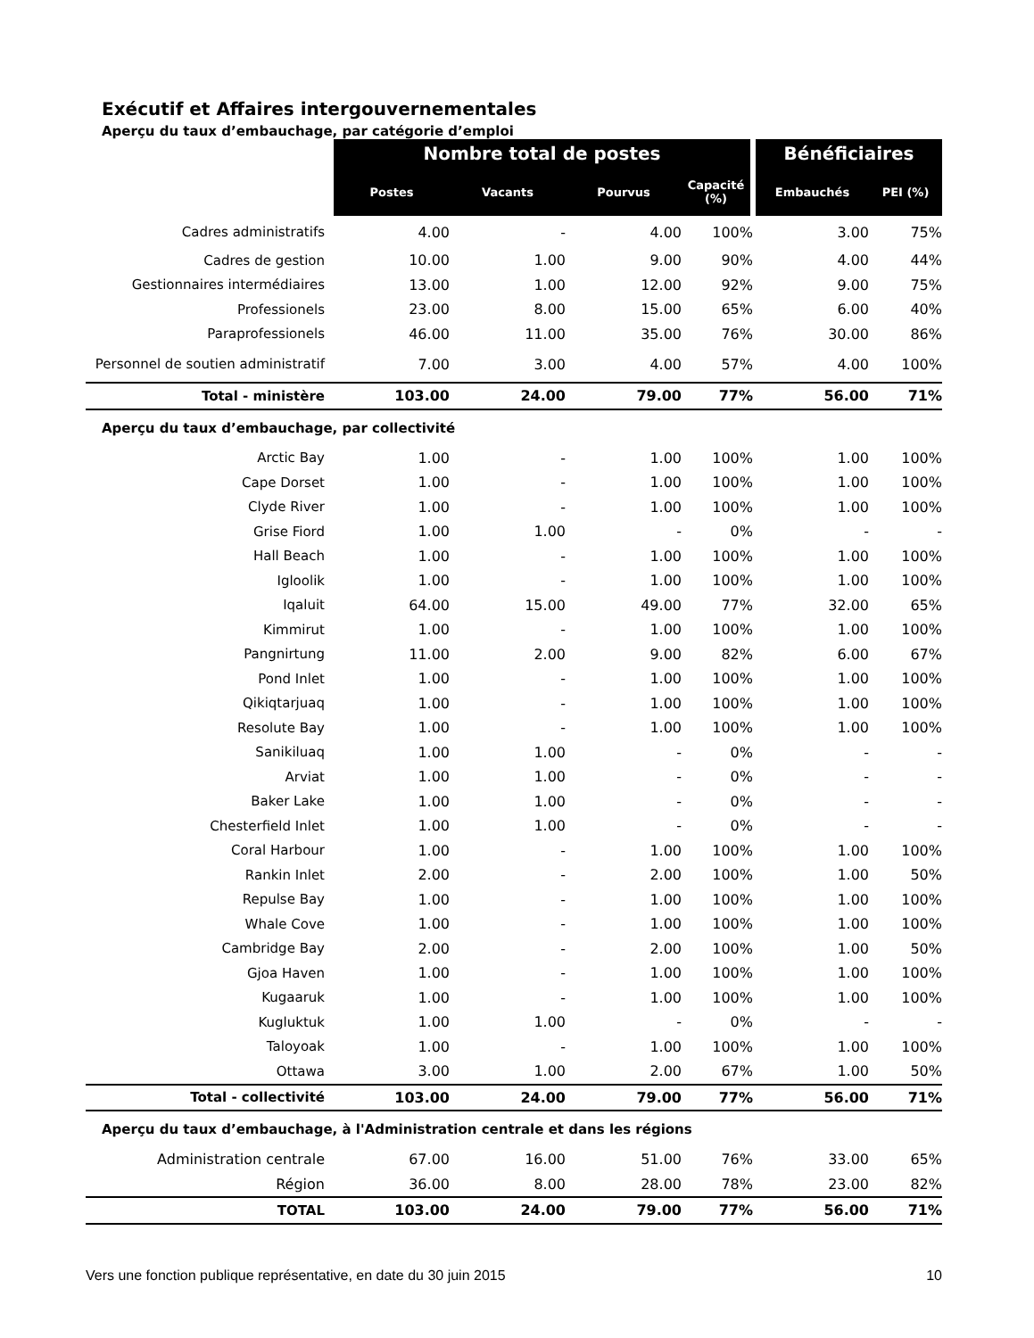Exécutif et Affaires intergouvernementales
Aperçu du taux d’embauchage, par catégorie d’emploi
| | Nombre total de postes | | | | Bénéficiaires | |
| | Postes | Vacants | Pourvus | Capacité (%) | Embauchés | PEI (%) |
| Cadres administratifs | 4.00 | - | 4.00 | 100% | 3.00 | 75% |
| Cadres de gestion | 10.00 | 1.00 | 9.00 | 90% | 4.00 | 44% |
| Gestionnaires intermédiaires | 13.00 | 1.00 | 12.00 | 92% | 9.00 | 75% |
| Professionels | 23.00 | 8.00 | 15.00 | 65% | 6.00 | 40% |
| Paraprofessionels | 46.00 | 11.00 | 35.00 | 76% | 30.00 | 86% |
| Personnel de soutien administratif | 7.00 | 3.00 | 4.00 | 57% | 4.00 | 100% |
| Total - ministère | 103.00 | 24.00 | 79.00 | 77% | 56.00 | 71% |
| Aperçu du taux d’embauchage, par collectivité | | | | | | |
| Arctic Bay | 1.00 | - | 1.00 | 100% | 1.00 | 100% |
| Cape Dorset | 1.00 | - | 1.00 | 100% | 1.00 | 100% |
| Clyde River | 1.00 | - | 1.00 | 100% | 1.00 | 100% |
| Grise Fiord | 1.00 | 1.00 | - | 0% | - | - |
| Hall Beach | 1.00 | - | 1.00 | 100% | 1.00 | 100% |
| Igloolik | 1.00 | - | 1.00 | 100% | 1.00 | 100% |
| Iqaluit | 64.00 | 15.00 | 49.00 | 77% | 32.00 | 65% |
| Kimmirut | 1.00 | - | 1.00 | 100% | 1.00 | 100% |
| Pangnirtung | 11.00 | 2.00 | 9.00 | 82% | 6.00 | 67% |
| Pond Inlet | 1.00 | - | 1.00 | 100% | 1.00 | 100% |
| Qikiqtarjuaq | 1.00 | - | 1.00 | 100% | 1.00 | 100% |
| Resolute Bay | 1.00 | - | 1.00 | 100% | 1.00 | 100% |
| Sanikiluaq | 1.00 | 1.00 | - | 0% | - | - |
| Arviat | 1.00 | 1.00 | - | 0% | - | - |
| Baker Lake | 1.00 | 1.00 | - | 0% | - | - |
| Chesterfield Inlet | 1.00 | 1.00 | - | 0% | - | - |
| Coral Harbour | 1.00 | - | 1.00 | 100% | 1.00 | 100% |
| Rankin Inlet | 2.00 | - | 2.00 | 100% | 1.00 | 50% |
| Repulse Bay | 1.00 | - | 1.00 | 100% | 1.00 | 100% |
| Whale Cove | 1.00 | - | 1.00 | 100% | 1.00 | 100% |
| Cambridge Bay | 2.00 | - | 2.00 | 100% | 1.00 | 50% |
| Gjoa Haven | 1.00 | - | 1.00 | 100% | 1.00 | 100% |
| Kugaaruk | 1.00 | - | 1.00 | 100% | 1.00 | 100% |
| Kugluktuk | 1.00 | 1.00 | - | 0% | - | - |
| Taloyoak | 1.00 | - | 1.00 | 100% | 1.00 | 100% |
| Ottawa | 3.00 | 1.00 | 2.00 | 67% | 1.00 | 50% |
| Total - collectivité | 103.00 | 24.00 | 79.00 | 77% | 56.00 | 71% |
| Aperçu du taux d’embauchage, à l'Administration centrale et dans les régions | | | | | | |
| Administration centrale | 67.00 | 16.00 | 51.00 | 76% | 33.00 | 65% |
| Région | 36.00 | 8.00 | 28.00 | 78% | 23.00 | 82% |
| TOTAL | 103.00 | 24.00 | 79.00 | 77% | 56.00 | 71% |
Vers une fonction publique représentative, en date du 30 juin 2015 10